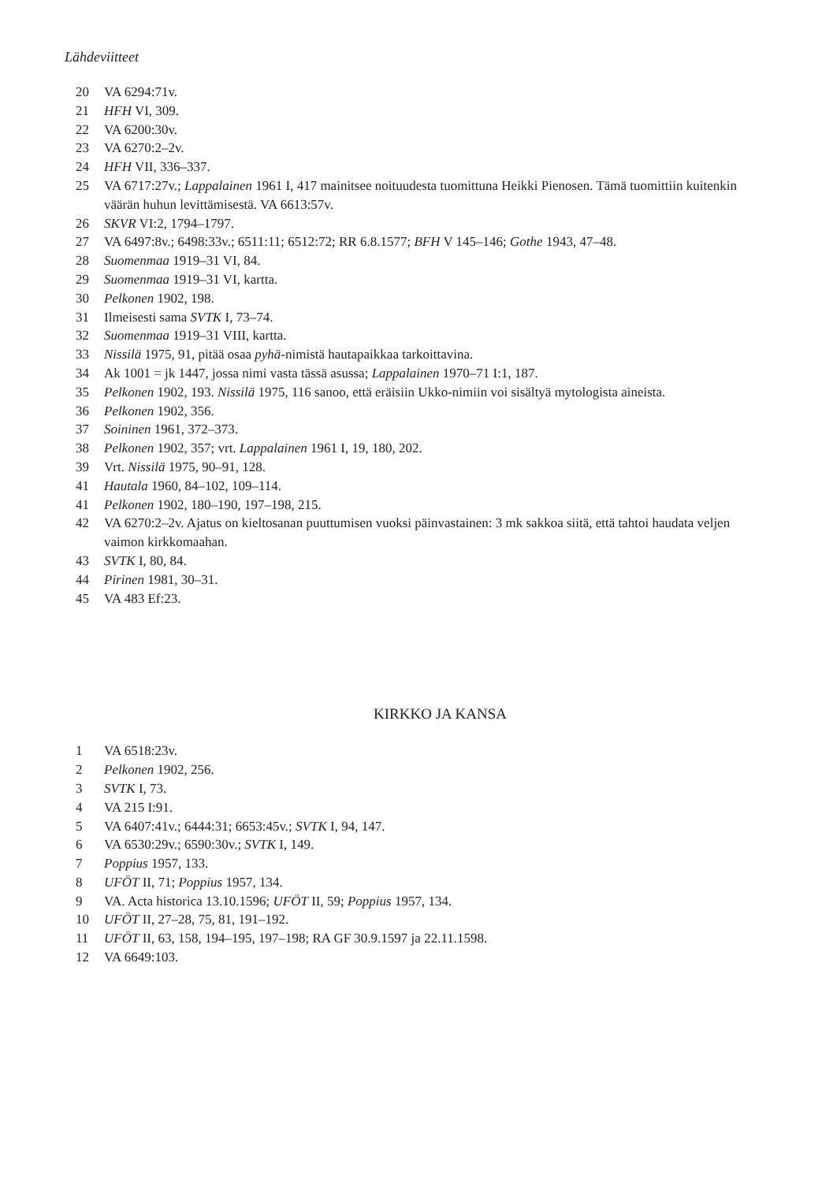Lähdeviitteet
20 VA 6294:71v.
21 HFH VI, 309.
22 VA 6200:30v.
23 VA 6270:2–2v.
24 HFH VII, 336–337.
25 VA 6717:27v.; Lappalainen 1961 I, 417 mainitsee noituudesta tuomittuna Heikki Pienosen. Tämä tuomittiin kuitenkin väärän huhun levittämisestä. VA 6613:57v.
26 SKVR VI:2, 1794–1797.
27 VA 6497:8v.; 6498:33v.; 6511:11; 6512:72; RR 6.8.1577; BFH V 145–146; Gothe 1943, 47–48.
28 Suomenmaa 1919–31 VI, 84.
29 Suomenmaa 1919–31 VI, kartta.
30 Pelkonen 1902, 198.
31 Ilmeisesti sama SVTK I, 73–74.
32 Suomenmaa 1919–31 VIII, kartta.
33 Nissilä 1975, 91, pitää osaa pyhä-nimistä hautapaikkaa tarkoittavina.
34 Ak 1001 = jk 1447, jossa nimi vasta tässä asussa; Lappalainen 1970–71 I:1, 187.
35 Pelkonen 1902, 193. Nissilä 1975, 116 sanoo, että eräisiin Ukko-nimiin voi sisältyä mytologista aineista.
36 Pelkonen 1902, 356.
37 Soininen 1961, 372–373.
38 Pelkonen 1902, 357; vrt. Lappalainen 1961 I, 19, 180, 202.
39 Vrt. Nissilä 1975, 90–91, 128.
41 Hautala 1960, 84–102, 109–114.
41 Pelkonen 1902, 180–190, 197–198, 215.
42 VA 6270:2–2v. Ajatus on kieltosanan puuttumisen vuoksi päinvastainen: 3 mk sakkoa siitä, että tahtoi haudata veljen vaimon kirkkomaahan.
43 SVTK I, 80, 84.
44 Pirinen 1981, 30–31.
45 VA 483 Ef:23.
KIRKKO JA KANSA
1 VA 6518:23v.
2 Pelkonen 1902, 256.
3 SVTK I, 73.
4 VA 215 I:91.
5 VA 6407:41v.; 6444:31; 6653:45v.; SVTK I, 94, 147.
6 VA 6530:29v.; 6590:30v.; SVTK I, 149.
7 Poppius 1957, 133.
8 UFÖT II, 71; Poppius 1957, 134.
9 VA. Acta historica 13.10.1596; UFÖT II, 59; Poppius 1957, 134.
10 UFÖT II, 27–28, 75, 81, 191–192.
11 UFÖT II, 63, 158, 194–195, 197–198; RA GF 30.9.1597 ja 22.11.1598.
12 VA 6649:103.